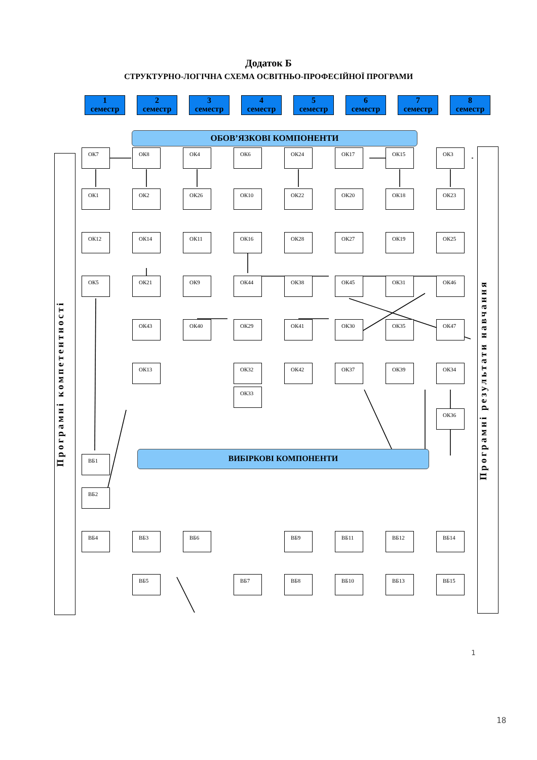Додаток Б
СТРУКТУРНО-ЛОГІЧНА СХЕМА ОСВІТНЬО-ПРОФЕСІЙНОЇ ПРОГРАМИ
1
семестр
2
семестр
3
семестр
4
семестр
5
семестр
6
семестр
7
семестр
8
семестр
ОБОВ’ЯЗКОВІ КОМПОНЕНТИ
Програмні компетентності
ОК7
ОК8
ОК4
ОК6
ОК24
ОК17
ОК15
ОК3
ОК1
ОК2
ОК26
ОК10
ОК22
ОК20
ОК18
ОК23
ОК12
ОК14
ОК11
ОК16
ОК28
ОК27
ОК19
ОК25
ОК5
ОК21
ОК9
ОК44
ОК38
ОК45
ОК31
ОК46
ОК43
ОК40
ОК29
ОК41
ОК30
ОК35
ОК47
ОК13
ОК32
ОК42
ОК37
ОК39
ОК34
ОК33
ОК36
ВБ1
ВИБІРКОВІ КОМПОНЕНТИ
ВБ2
ВБ4
ВБ3
ВБ6
ВБ9
ВБ11
ВБ12
ВБ14
ВБ5
ВБ7
ВБ8
ВБ10
ВБ13
ВБ15
Програмні результати навчання
1
18